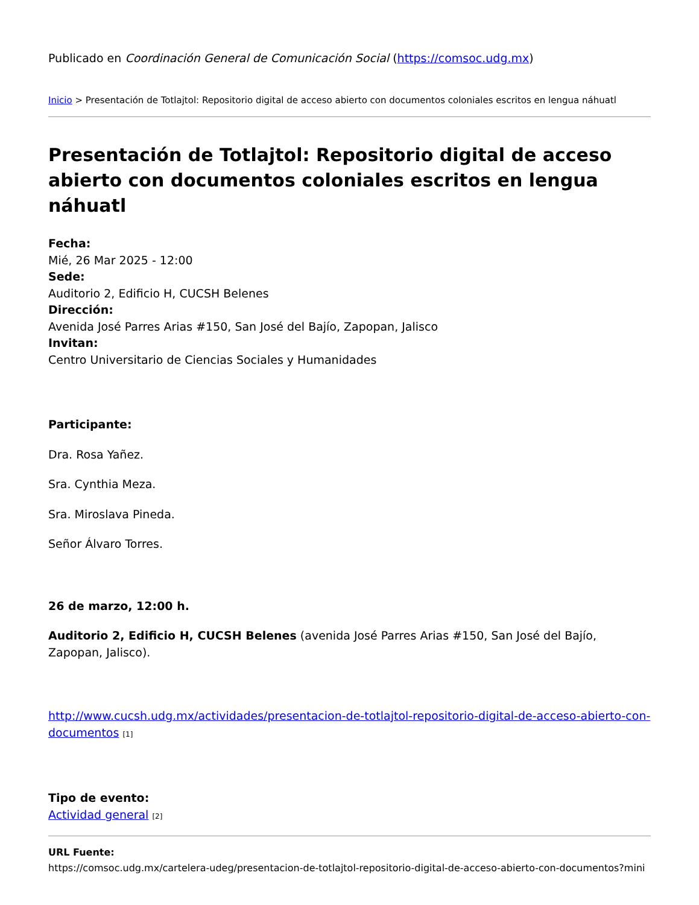Publicado en Coordinación General de Comunicación Social (https://comsoc.udg.mx)
Inicio > Presentación de Totlajtol: Repositorio digital de acceso abierto con documentos coloniales escritos en lengua náhuatl
Presentación de Totlajtol: Repositorio digital de acceso abierto con documentos coloniales escritos en lengua náhuatl
Fecha:
Mié, 26 Mar 2025 - 12:00
Sede:
Auditorio 2, Edificio H, CUCSH Belenes
Dirección:
Avenida José Parres Arias #150, San José del Bajío, Zapopan, Jalisco
Invitan:
Centro Universitario de Ciencias Sociales y Humanidades
Participante:
Dra. Rosa Yañez.
Sra. Cynthia Meza.
Sra. Miroslava Pineda.
Señor Álvaro Torres.
26 de marzo, 12:00 h.
Auditorio 2, Edificio H, CUCSH Belenes (avenida José Parres Arias #150, San José del Bajío, Zapopan, Jalisco).
http://www.cucsh.udg.mx/actividades/presentacion-de-totlajtol-repositorio-digital-de-acceso-abierto-con-documentos <sup>[1]</sup>
Tipo de evento:
Actividad general <sup>[2]</sup>
URL Fuente:
https://comsoc.udg.mx/cartelera-udeg/presentacion-de-totlajtol-repositorio-digital-de-acceso-abierto-con-documentos?mini